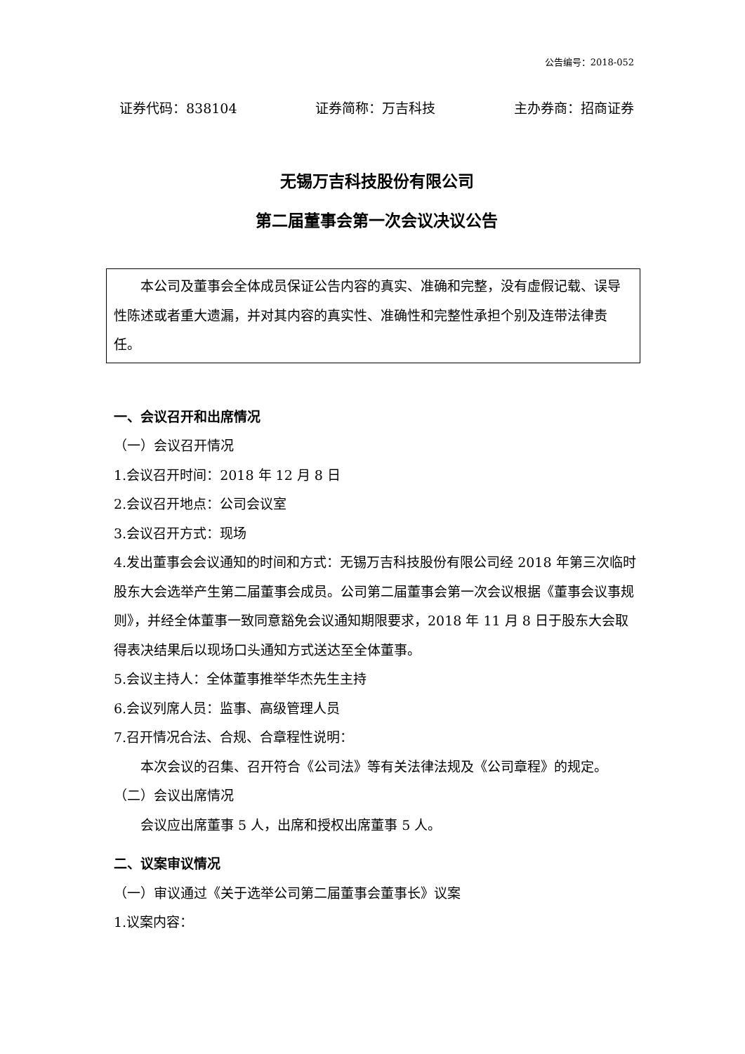公告编号：2018-052
证券代码：838104 证券简称：万吉科技 主办券商：招商证券
无锡万吉科技股份有限公司
第二届董事会第一次会议决议公告
本公司及董事会全体成员保证公告内容的真实、准确和完整，没有虚假记载、误导性陈述或者重大遗漏，并对其内容的真实性、准确性和完整性承担个别及连带法律责任。
一、会议召开和出席情况
（一）会议召开情况
1.会议召开时间：2018 年 12 月 8 日
2.会议召开地点：公司会议室
3.会议召开方式：现场
4.发出董事会会议通知的时间和方式：无锡万吉科技股份有限公司经 2018 年第三次临时股东大会选举产生第二届董事会成员。公司第二届董事会第一次会议根据《董事会议事规则》，并经全体董事一致同意豁免会议通知期限要求，2018 年 11 月 8 日于股东大会取得表决结果后以现场口头通知方式送达至全体董事。
5.会议主持人：全体董事推举华杰先生主持
6.会议列席人员：监事、高级管理人员
7.召开情况合法、合规、合章程性说明：
本次会议的召集、召开符合《公司法》等有关法律法规及《公司章程》的规定。
（二）会议出席情况
会议应出席董事 5 人，出席和授权出席董事 5 人。
二、议案审议情况
（一）审议通过《关于选举公司第二届董事会董事长》议案
1.议案内容：